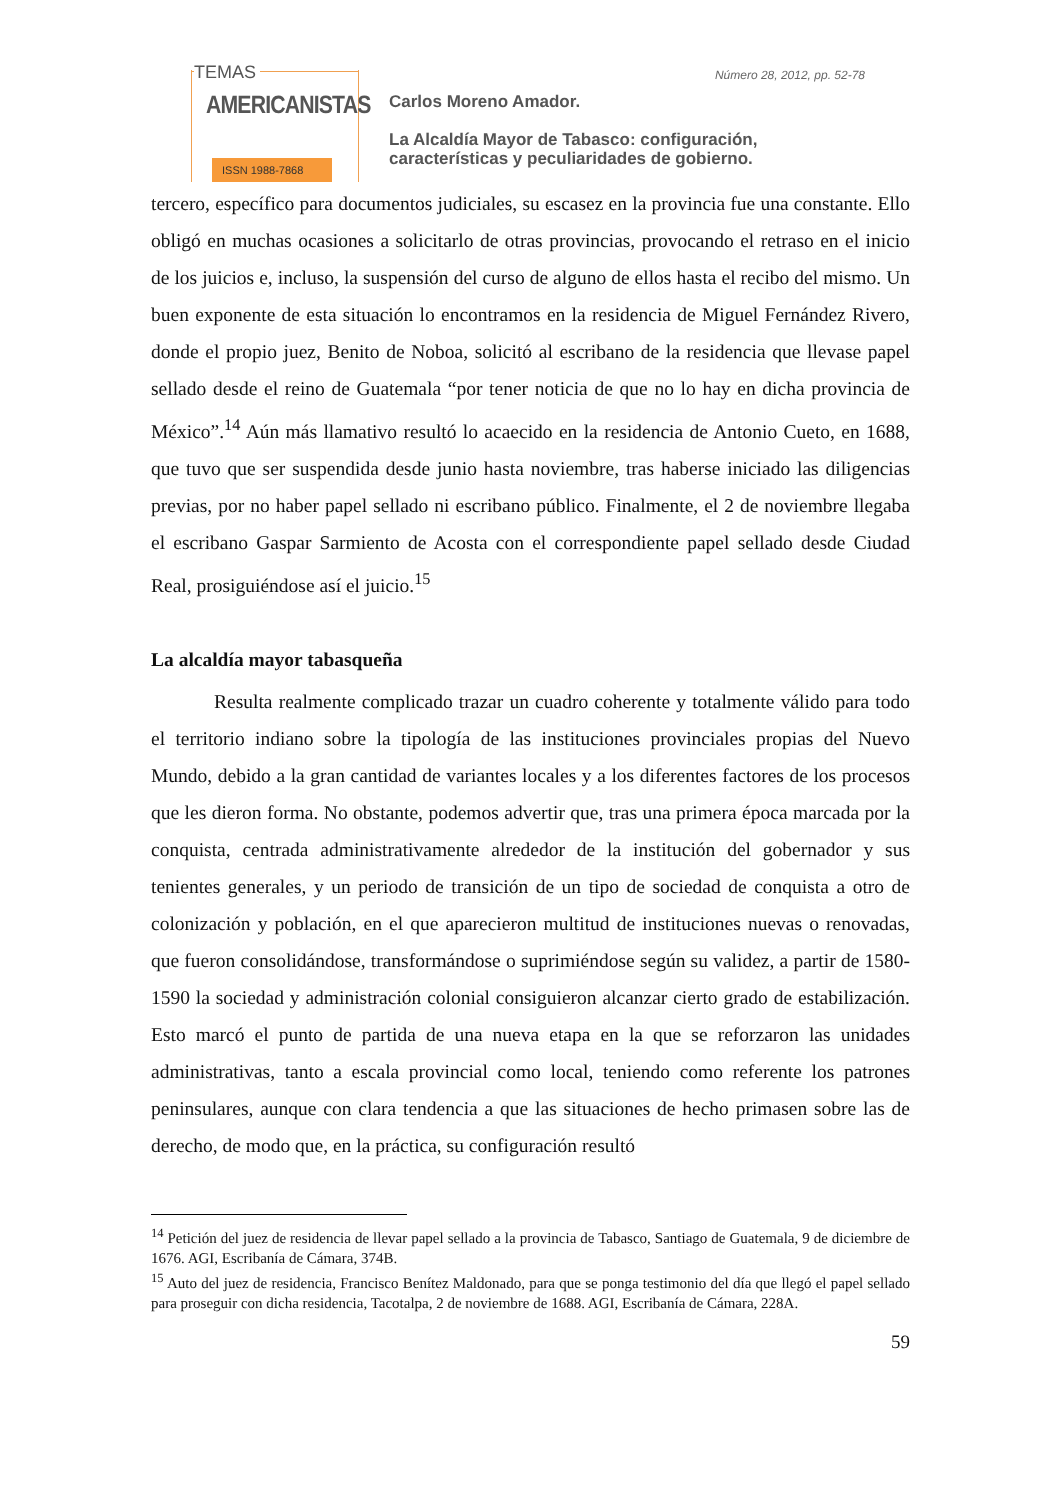TEMAS
AMERICANISTAS
ISSN 1988-7868
Carlos Moreno Amador.
La Alcaldía Mayor de Tabasco: configuración,
características y peculiaridades de gobierno.
Número 28, 2012, pp. 52-78
tercero, específico para documentos judiciales, su escasez en la provincia fue una constante. Ello obligó en muchas ocasiones a solicitarlo de otras provincias, provocando el retraso en el inicio de los juicios e, incluso, la suspensión del curso de alguno de ellos hasta el recibo del mismo. Un buen exponente de esta situación lo encontramos en la residencia de Miguel Fernández Rivero, donde el propio juez, Benito de Noboa, solicitó al escribano de la residencia que llevase papel sellado desde el reino de Guatemala “por tener noticia de que no lo hay en dicha provincia de México”.<sup>14</sup> Aún más llamativo resultó lo acaecido en la residencia de Antonio Cueto, en 1688, que tuvo que ser suspendida desde junio hasta noviembre, tras haberse iniciado las diligencias previas, por no haber papel sellado ni escribano público. Finalmente, el 2 de noviembre llegaba el escribano Gaspar Sarmiento de Acosta con el correspondiente papel sellado desde Ciudad Real, prosiguiéndose así el juicio.<sup>15</sup>
La alcaldía mayor tabasqueña
Resulta realmente complicado trazar un cuadro coherente y totalmente válido para todo el territorio indiano sobre la tipología de las instituciones provinciales propias del Nuevo Mundo, debido a la gran cantidad de variantes locales y a los diferentes factores de los procesos que les dieron forma. No obstante, podemos advertir que, tras una primera época marcada por la conquista, centrada administrativamente alrededor de la institución del gobernador y sus tenientes generales, y un periodo de transición de un tipo de sociedad de conquista a otro de colonización y población, en el que aparecieron multitud de instituciones nuevas o renovadas, que fueron consolidándose, transformándose o suprimiéndose según su validez, a partir de 1580-1590 la sociedad y administración colonial consiguieron alcanzar cierto grado de estabilización. Esto marcó el punto de partida de una nueva etapa en la que se reforzaron las unidades administrativas, tanto a escala provincial como local, teniendo como referente los patrones peninsulares, aunque con clara tendencia a que las situaciones de hecho primasen sobre las de derecho, de modo que, en la práctica, su configuración resultó
<sup>14</sup> Petición del juez de residencia de llevar papel sellado a la provincia de Tabasco, Santiago de Guatemala, 9 de diciembre de 1676. AGI, Escribanía de Cámara, 374B.
<sup>15</sup> Auto del juez de residencia, Francisco Benítez Maldonado, para que se ponga testimonio del día que llegó el papel sellado para proseguir con dicha residencia, Tacotalpa, 2 de noviembre de 1688. AGI, Escribanía de Cámara, 228A.
59